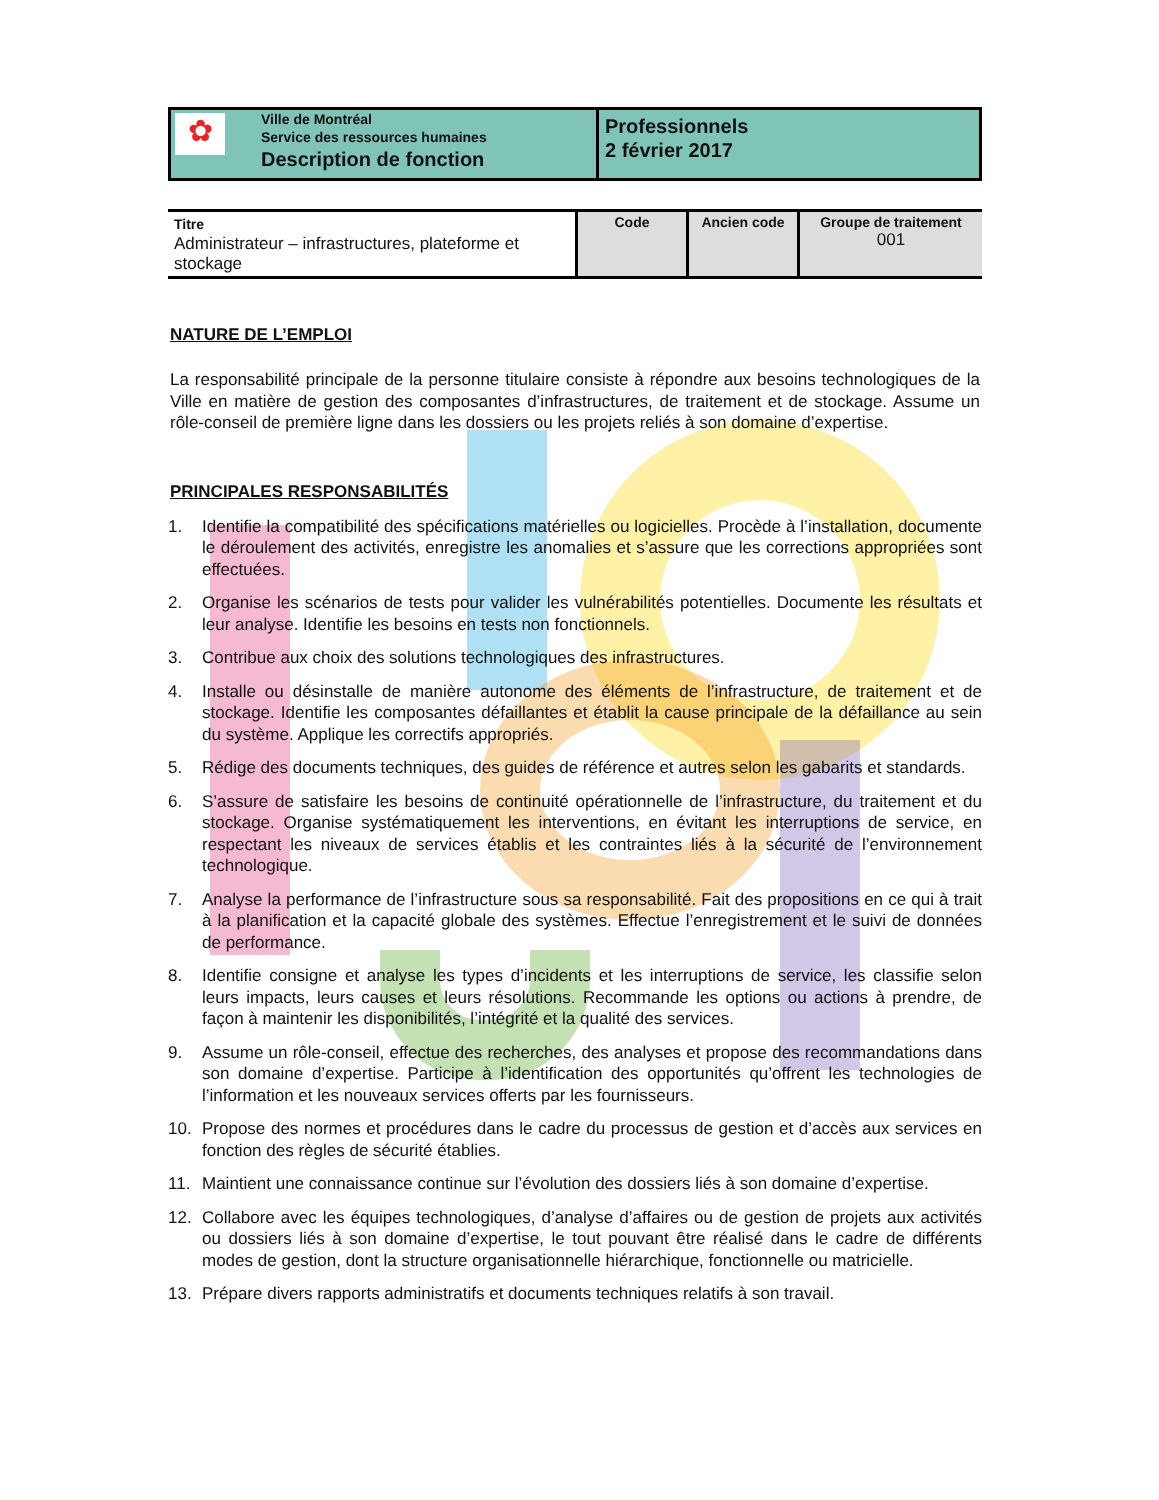✿
Ville de Montréal
Service des ressources humaines
Description de fonction
Professionnels
2 février 2017
| Titre Administrateur – infrastructures, plateforme et stockage | Code | Ancien code | Groupe de traitement 001 |
NATURE DE L’EMPLOI
La responsabilité principale de la personne titulaire consiste à répondre aux besoins technologiques de la Ville en matière de gestion des composantes d’infrastructures, de traitement et de stockage. Assume un rôle-conseil de première ligne dans les dossiers ou les projets reliés à son domaine d’expertise.
PRINCIPALES RESPONSABILITÉS
1. Identifie la compatibilité des spécifications matérielles ou logicielles. Procède à l’installation, documente le déroulement des activités, enregistre les anomalies et s’assure que les corrections appropriées sont effectuées.
2. Organise les scénarios de tests pour valider les vulnérabilités potentielles. Documente les résultats et leur analyse. Identifie les besoins en tests non fonctionnels.
3. Contribue aux choix des solutions technologiques des infrastructures.
4. Installe ou désinstalle de manière autonome des éléments de l’infrastructure, de traitement et de stockage. Identifie les composantes défaillantes et établit la cause principale de la défaillance au sein du système. Applique les correctifs appropriés.
5. Rédige des documents techniques, des guides de référence et autres selon les gabarits et standards.
6. S’assure de satisfaire les besoins de continuité opérationnelle de l’infrastructure, du traitement et du stockage. Organise systématiquement les interventions, en évitant les interruptions de service, en respectant les niveaux de services établis et les contraintes liés à la sécurité de l’environnement technologique.
7. Analyse la performance de l’infrastructure sous sa responsabilité. Fait des propositions en ce qui à trait à la planification et la capacité globale des systèmes. Effectue l’enregistrement et le suivi de données de performance.
8. Identifie consigne et analyse les types d’incidents et les interruptions de service, les classifie selon leurs impacts, leurs causes et leurs résolutions. Recommande les options ou actions à prendre, de façon à maintenir les disponibilités, l’intégrité et la qualité des services.
9. Assume un rôle-conseil, effectue des recherches, des analyses et propose des recommandations dans son domaine d’expertise. Participe à l’identification des opportunités qu’offrent les technologies de l’information et les nouveaux services offerts par les fournisseurs.
10. Propose des normes et procédures dans le cadre du processus de gestion et d’accès aux services en fonction des règles de sécurité établies.
11. Maintient une connaissance continue sur l’évolution des dossiers liés à son domaine d’expertise.
12. Collabore avec les équipes technologiques, d’analyse d’affaires ou de gestion de projets aux activités ou dossiers liés à son domaine d’expertise, le tout pouvant être réalisé dans le cadre de différents modes de gestion, dont la structure organisationnelle hiérarchique, fonctionnelle ou matricielle.
13. Prépare divers rapports administratifs et documents techniques relatifs à son travail.